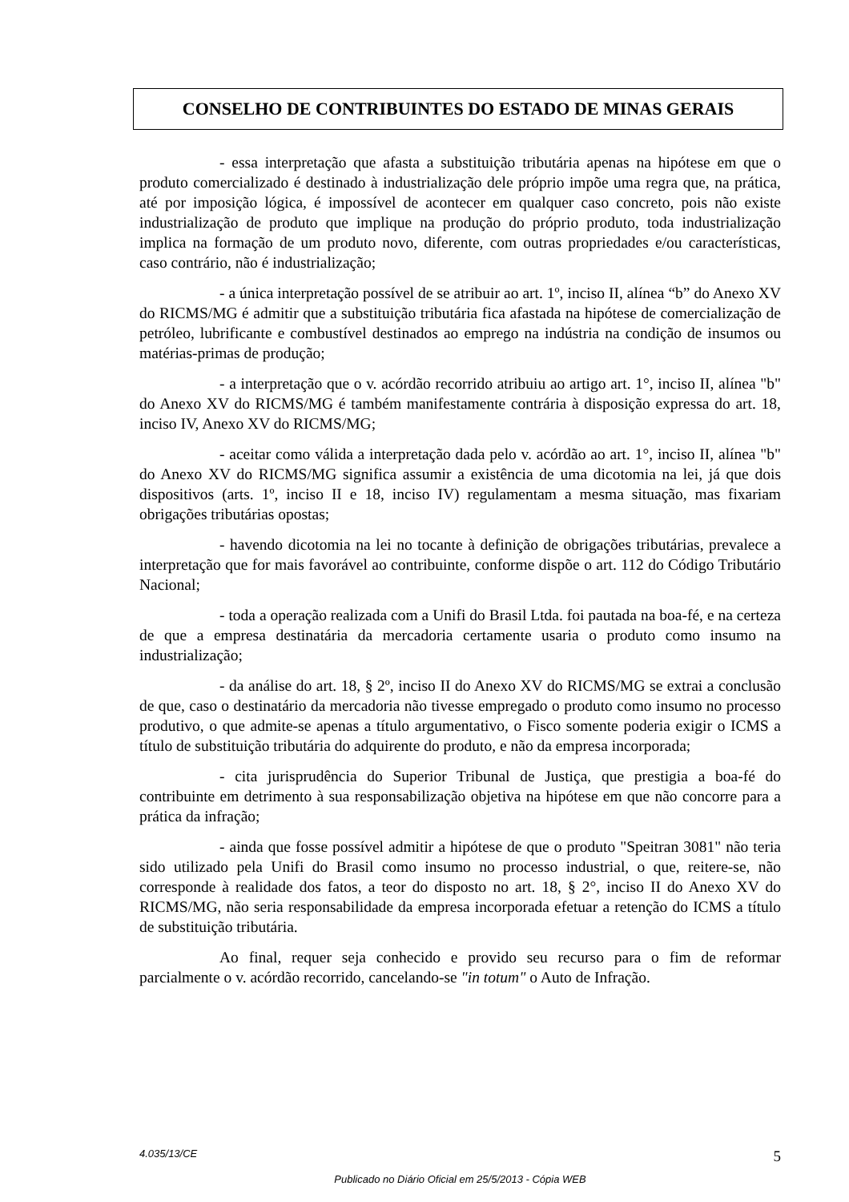CONSELHO DE CONTRIBUINTES DO ESTADO DE MINAS GERAIS
- essa interpretação que afasta a substituição tributária apenas na hipótese em que o produto comercializado é destinado à industrialização dele próprio impõe uma regra que, na prática, até por imposição lógica, é impossível de acontecer em qualquer caso concreto, pois não existe industrialização de produto que implique na produção do próprio produto, toda industrialização implica na formação de um produto novo, diferente, com outras propriedades e/ou características, caso contrário, não é industrialização;
- a única interpretação possível de se atribuir ao art. 1º, inciso II, alínea “b” do Anexo XV do RICMS/MG é admitir que a substituição tributária fica afastada na hipótese de comercialização de petróleo, lubrificante e combustível destinados ao emprego na indústria na condição de insumos ou matérias-primas de produção;
- a interpretação que o v. acórdão recorrido atribuiu ao artigo art. 1°, inciso II, alínea "b" do Anexo XV do RICMS/MG é também manifestamente contrária à disposição expressa do art. 18, inciso IV, Anexo XV do RICMS/MG;
- aceitar como válida a interpretação dada pelo v. acórdão ao art. 1°, inciso II, alínea "b" do Anexo XV do RICMS/MG significa assumir a existência de uma dicotomia na lei, já que dois dispositivos (arts. 1º, inciso II e 18, inciso IV) regulamentam a mesma situação, mas fixariam obrigações tributárias opostas;
- havendo dicotomia na lei no tocante à definição de obrigações tributárias, prevalece a interpretação que for mais favorável ao contribuinte, conforme dispõe o art. 112 do Código Tributário Nacional;
- toda a operação realizada com a Unifi do Brasil Ltda. foi pautada na boa-fé, e na certeza de que a empresa destinatária da mercadoria certamente usaria o produto como insumo na industrialização;
- da análise do art. 18, § 2º, inciso II do Anexo XV do RICMS/MG se extrai a conclusão de que, caso o destinatário da mercadoria não tivesse empregado o produto como insumo no processo produtivo, o que admite-se apenas a título argumentativo, o Fisco somente poderia exigir o ICMS a título de substituição tributária do adquirente do produto, e não da empresa incorporada;
- cita jurisprudência do Superior Tribunal de Justiça, que prestigia a boa-fé do contribuinte em detrimento à sua responsabilização objetiva na hipótese em que não concorre para a prática da infração;
- ainda que fosse possível admitir a hipótese de que o produto "Speitran 3081" não teria sido utilizado pela Unifi do Brasil como insumo no processo industrial, o que, reitere-se, não corresponde à realidade dos fatos, a teor do disposto no art. 18, § 2°, inciso II do Anexo XV do RICMS/MG, não seria responsabilidade da empresa incorporada efetuar a retenção do ICMS a título de substituição tributária.
Ao final, requer seja conhecido e provido seu recurso para o fim de reformar parcialmente o v. acórdão recorrido, cancelando-se "in totum" o Auto de Infração.
4.035/13/CE 5
Publicado no Diário Oficial em 25/5/2013 - Cópia WEB